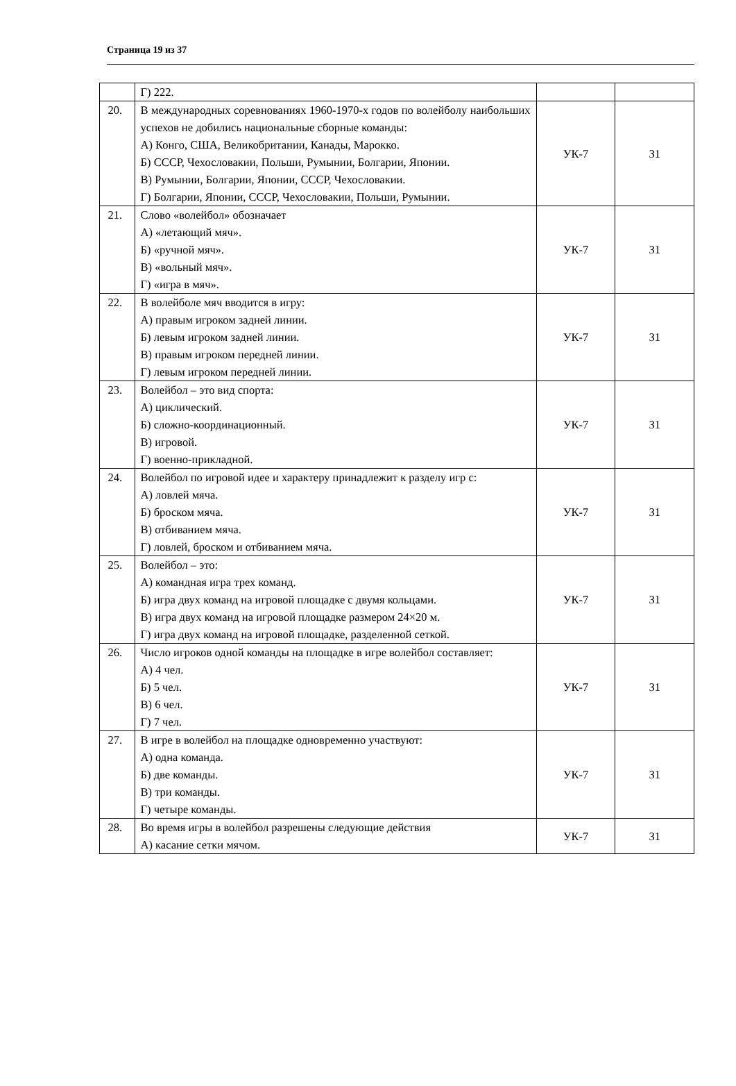Страница 19 из 37
| | Г) 222. | | |
| 20. | В международных соревнованиях 1960-1970-х годов по волейболу наибольших успехов не добились национальные сборные команды: А) Конго, США, Великобритании, Канады, Марокко. Б) СССР, Чехословакии, Польши, Румынии, Болгарии, Японии. В) Румынии, Болгарии, Японии, СССР, Чехословакии. Г) Болгарии, Японии, СССР, Чехословакии, Польши, Румынии. | УК-7 | З1 |
| 21. | Слово «волейбол» обозначает А) «летающий мяч». Б) «ручной мяч». В) «вольный мяч». Г) «игра в мяч». | УК-7 | З1 |
| 22. | В волейболе мяч вводится в игру: А) правым игроком задней линии. Б) левым игроком задней линии. В) правым игроком передней линии. Г) левым игроком передней линии. | УК-7 | З1 |
| 23. | Волейбол – это вид спорта: А) циклический. Б) сложно-координационный. В) игровой. Г) военно-прикладной. | УК-7 | З1 |
| 24. | Волейбол по игровой идее и характеру принадлежит к разделу игр с: А) ловлей мяча. Б) броском мяча. В) отбиванием мяча. Г) ловлей, броском и отбиванием мяча. | УК-7 | З1 |
| 25. | Волейбол – это: А) командная игра трех команд. Б) игра двух команд на игровой площадке с двумя кольцами. В) игра двух команд на игровой площадке размером 24×20 м. Г) игра двух команд на игровой площадке, разделенной сеткой. | УК-7 | З1 |
| 26. | Число игроков одной команды на площадке в игре волейбол составляет: А) 4 чел. Б) 5 чел. В) 6 чел. Г) 7 чел. | УК-7 | З1 |
| 27. | В игре в волейбол на площадке одновременно участвуют: А) одна команда. Б) две команды. В) три команды. Г) четыре команды. | УК-7 | З1 |
| 28. | Во время игры в волейбол разрешены следующие действия А) касание сетки мячом. | УК-7 | З1 |